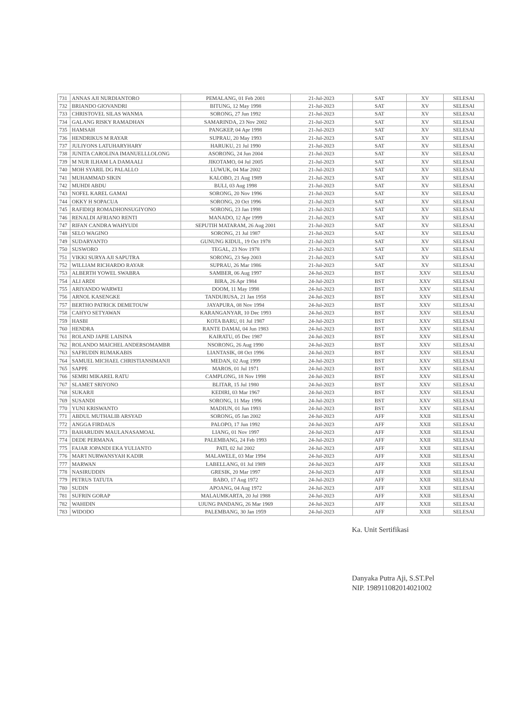| 731 | ANNAS AJI NURDIANTORO | PEMALANG, 01 Feb 2001 | 21-Jul-2023 | SAT | XV | SELESAI |
| 732 | BRIANDO GIOVANDRI | BITUNG, 12 May 1998 | 21-Jul-2023 | SAT | XV | SELESAI |
| 733 | CHRISTOVEL SILAS WANMA | SORONG, 27 Jun 1992 | 21-Jul-2023 | SAT | XV | SELESAI |
| 734 | GALANG RISKY RAMADHAN | SAMARINDA, 23 Nov 2002 | 21-Jul-2023 | SAT | XV | SELESAI |
| 735 | HAMSAH | PANGKEP, 04 Apr 1998 | 21-Jul-2023 | SAT | XV | SELESAI |
| 736 | HENDRIKUS M RAYAR | SUPRAU, 20 May 1993 | 21-Jul-2023 | SAT | XV | SELESAI |
| 737 | JULIYONS LATUHARYHARY | HARUKU, 21 Jul 1990 | 21-Jul-2023 | SAT | XV | SELESAI |
| 738 | JUNITA CAROLINA IMANUELLLOLONG | ASORONG, 24 Jun 2004 | 21-Jul-2023 | SAT | XV | SELESAI |
| 739 | M NUR ILHAM LA DAMAALI | JIKOTAMO, 04 Jul 2005 | 21-Jul-2023 | SAT | XV | SELESAI |
| 740 | MOH SYARIL DG PALALLO | LUWUK, 04 Mar 2002 | 21-Jul-2023 | SAT | XV | SELESAI |
| 741 | MUHAMMAD SIKIN | KALOBO, 21 Aug 1989 | 21-Jul-2023 | SAT | XV | SELESAI |
| 742 | MUHDI ABDU | BULI, 03 Aug 1998 | 21-Jul-2023 | SAT | XV | SELESAI |
| 743 | NOFEL KAREL GAMAI | SORONG, 20 Nov 1996 | 21-Jul-2023 | SAT | XV | SELESAI |
| 744 | OKKY H SOPACUA | SORONG, 20 Oct 1996 | 21-Jul-2023 | SAT | XV | SELESAI |
| 745 | RAFIDIQI ROMADHONSUGIYONO | SORONG, 23 Jan 1998 | 21-Jul-2023 | SAT | XV | SELESAI |
| 746 | RENALDI AFRIANO RENTI | MANADO, 12 Apr 1999 | 21-Jul-2023 | SAT | XV | SELESAI |
| 747 | RIFAN CANDRA WAHYUDI | SEPUTIH MATARAM, 26 Aug 2001 | 21-Jul-2023 | SAT | XV | SELESAI |
| 748 | SELO WAGINO | SORONG, 21 Jul 1987 | 21-Jul-2023 | SAT | XV | SELESAI |
| 749 | SUDARYANTO | GUNUNG KIDUL, 19 Oct 1978 | 21-Jul-2023 | SAT | XV | SELESAI |
| 750 | SUSWORO | TEGAL, 23 Nov 1978 | 21-Jul-2023 | SAT | XV | SELESAI |
| 751 | VIKKI SURYA AJI SAPUTRA | SORONG, 23 Sep 2003 | 21-Jul-2023 | SAT | XV | SELESAI |
| 752 | WILLIAM RICHARDO RAYAR | SUPRAU, 26 Mar 1986 | 21-Jul-2023 | SAT | XV | SELESAI |
| 753 | ALBERTH YOWEL SWABRA | SAMBER, 06 Aug 1997 | 24-Jul-2023 | BST | XXV | SELESAI |
| 754 | ALI ARDI | BIRA, 26 Apr 1984 | 24-Jul-2023 | BST | XXV | SELESAI |
| 755 | ARIYANDO WARWEI | DOOM, 11 May 1998 | 24-Jul-2023 | BST | XXV | SELESAI |
| 756 | ARNOL KASENGKE | TANDURUSA, 21 Jan 1958 | 24-Jul-2023 | BST | XXV | SELESAI |
| 757 | BERTHO PATRICK DEMETOUW | JAYAPURA, 08 Nov 1994 | 24-Jul-2023 | BST | XXV | SELESAI |
| 758 | CAHYO SETYAWAN | KARANGANYAR, 10 Dec 1993 | 24-Jul-2023 | BST | XXV | SELESAI |
| 759 | HASBI | KOTA BARU, 01 Jul 1987 | 24-Jul-2023 | BST | XXV | SELESAI |
| 760 | HENDRA | RANTE DAMAI, 04 Jun 1983 | 24-Jul-2023 | BST | XXV | SELESAI |
| 761 | ROLAND JAPIE LAISINA | KAIRATU, 05 Dec 1987 | 24-Jul-2023 | BST | XXV | SELESAI |
| 762 | ROLANDO MAICHEL ANDERSOMAMBR | NSORONG, 26 Aug 1990 | 24-Jul-2023 | BST | XXV | SELESAI |
| 763 | SAFRUDIN RUMAKABIS | LIANTASIK, 08 Oct 1996 | 24-Jul-2023 | BST | XXV | SELESAI |
| 764 | SAMUEL MICHAEL CHRISTIANSIMANJI | MEDAN, 02 Aug 1999 | 24-Jul-2023 | BST | XXV | SELESAI |
| 765 | SAPPE | MAROS, 01 Jul 1971 | 24-Jul-2023 | BST | XXV | SELESAI |
| 766 | SEMRI MIKAREL RATU | CAMPLONG, 18 Nov 1998 | 24-Jul-2023 | BST | XXV | SELESAI |
| 767 | SLAMET SRIYONO | BLITAR, 15 Jul 1980 | 24-Jul-2023 | BST | XXV | SELESAI |
| 768 | SUKARJI | KEDIRI, 03 Mar 1967 | 24-Jul-2023 | BST | XXV | SELESAI |
| 769 | SUSANDI | SORONG, 11 May 1996 | 24-Jul-2023 | BST | XXV | SELESAI |
| 770 | YUNI KRISWANTO | MADIUN, 01 Jun 1993 | 24-Jul-2023 | BST | XXV | SELESAI |
| 771 | ABDUL MUTHALIB ARSYAD | SORONG, 05 Jan 2002 | 24-Jul-2023 | AFF | XXII | SELESAI |
| 772 | ANGGA FIRDAUS | PALOPO, 17 Jun 1992 | 24-Jul-2023 | AFF | XXII | SELESAI |
| 773 | BAHARUDIN MAULANASAMOAL | LIANG, 01 Nov 1997 | 24-Jul-2023 | AFF | XXII | SELESAI |
| 774 | DEDE PERMANA | PALEMBANG, 24 Feb 1993 | 24-Jul-2023 | AFF | XXII | SELESAI |
| 775 | FAJAR JOPANDI EKA YULIANTO | PATI, 02 Jul 2002 | 24-Jul-2023 | AFF | XXII | SELESAI |
| 776 | MAR'I NURWANSYAH KADIR | MALAWELE, 03 Mar 1994 | 24-Jul-2023 | AFF | XXII | SELESAI |
| 777 | MARWAN | LABELLANG, 01 Jul 1989 | 24-Jul-2023 | AFF | XXII | SELESAI |
| 778 | NASIRUDDIN | GRESIK, 20 Mar 1997 | 24-Jul-2023 | AFF | XXII | SELESAI |
| 779 | PETRUS TATUTA | BABO, 17 Aug 1972 | 24-Jul-2023 | AFF | XXII | SELESAI |
| 780 | SUDIN | APOANG, 04 Aug 1972 | 24-Jul-2023 | AFF | XXII | SELESAI |
| 781 | SUFRIN GORAP | MALAUMKARTA, 20 Jul 1988 | 24-Jul-2023 | AFF | XXII | SELESAI |
| 782 | WAHIDIN | UJUNG PANDANG, 26 Mar 1969 | 24-Jul-2023 | AFF | XXII | SELESAI |
| 783 | WIDODO | PALEMBANG, 30 Jan 1959 | 24-Jul-2023 | AFF | XXII | SELESAI |
Ka. Unit Sertifikasi
Danyaka Putra Aji, S.ST.Pel
NIP. 198911082014021002